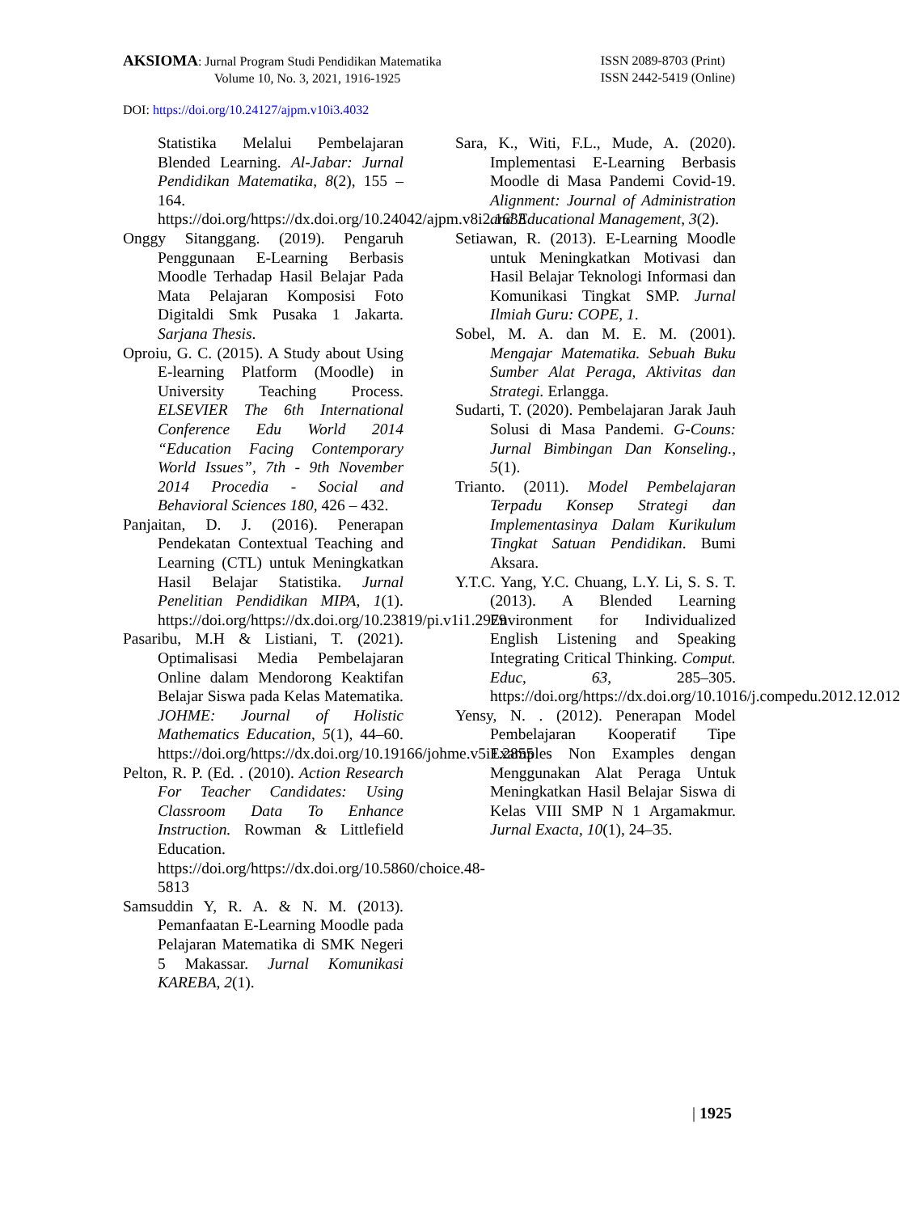AKSIOMA: Jurnal Program Studi Pendidikan Matematika
Volume 10, No. 3, 2021, 1916-1925
ISSN 2089-8703 (Print)
ISSN 2442-5419 (Online)
DOI: https://doi.org/10.24127/ajpm.v10i3.4032
Statistika Melalui Pembelajaran Blended Learning. Al-Jabar: Jurnal Pendidikan Matematika, 8(2), 155 – 164. https://doi.org/https://dx.doi.org/10.24042/ajpm.v8i2.1633
Onggy Sitanggang. (2019). Pengaruh Penggunaan E-Learning Berbasis Moodle Terhadap Hasil Belajar Pada Mata Pelajaran Komposisi Foto Digitaldi Smk Pusaka 1 Jakarta. Sarjana Thesis.
Oproiu, G. C. (2015). A Study about Using E-learning Platform (Moodle) in University Teaching Process. ELSEVIER The 6th International Conference Edu World 2014 “Education Facing Contemporary World Issues”, 7th - 9th November 2014 Procedia - Social and Behavioral Sciences 180, 426 – 432.
Panjaitan, D. J. (2016). Penerapan Pendekatan Contextual Teaching and Learning (CTL) untuk Meningkatkan Hasil Belajar Statistika. Jurnal Penelitian Pendidikan MIPA, 1(1). https://doi.org/https://dx.doi.org/10.23819/pi.v1i1.2979
Pasaribu, M.H & Listiani, T. (2021). Optimalisasi Media Pembelajaran Online dalam Mendorong Keaktifan Belajar Siswa pada Kelas Matematika. JOHME: Journal of Holistic Mathematics Education, 5(1), 44–60. https://doi.org/https://dx.doi.org/10.19166/johme.v5i1.2855
Pelton, R. P. (Ed. . (2010). Action Research For Teacher Candidates: Using Classroom Data To Enhance Instruction. Rowman & Littlefield Education. https://doi.org/https://dx.doi.org/10.5860/choice.48-5813
Samsuddin Y, R. A. & N. M. (2013). Pemanfaatan E-Learning Moodle pada Pelajaran Matematika di SMK Negeri 5 Makassar. Jurnal Komunikasi KAREBA, 2(1).
Sara, K., Witi, F.L., Mude, A. (2020). Implementasi E-Learning Berbasis Moodle di Masa Pandemi Covid-19. Alignment: Journal of Administration and Educational Management, 3(2).
Setiawan, R. (2013). E-Learning Moodle untuk Meningkatkan Motivasi dan Hasil Belajar Teknologi Informasi dan Komunikasi Tingkat SMP. Jurnal Ilmiah Guru: COPE, 1.
Sobel, M. A. dan M. E. M. (2001). Mengajar Matematika. Sebuah Buku Sumber Alat Peraga, Aktivitas dan Strategi. Erlangga.
Sudarti, T. (2020). Pembelajaran Jarak Jauh Solusi di Masa Pandemi. G-Couns: Jurnal Bimbingan Dan Konseling., 5(1).
Trianto. (2011). Model Pembelajaran Terpadu Konsep Strategi dan Implementasinya Dalam Kurikulum Tingkat Satuan Pendidikan. Bumi Aksara.
Y.T.C. Yang, Y.C. Chuang, L.Y. Li, S. S. T. (2013). A Blended Learning Environment for Individualized English Listening and Speaking Integrating Critical Thinking. Comput. Educ, 63, 285–305. https://doi.org/https://dx.doi.org/10.1016/j.compedu.2012.12.012
Yensy, N. . (2012). Penerapan Model Pembelajaran Kooperatif Tipe Examples Non Examples dengan Menggunakan Alat Peraga Untuk Meningkatkan Hasil Belajar Siswa di Kelas VIII SMP N 1 Argamakmur. Jurnal Exacta, 10(1), 24–35.
| 1925